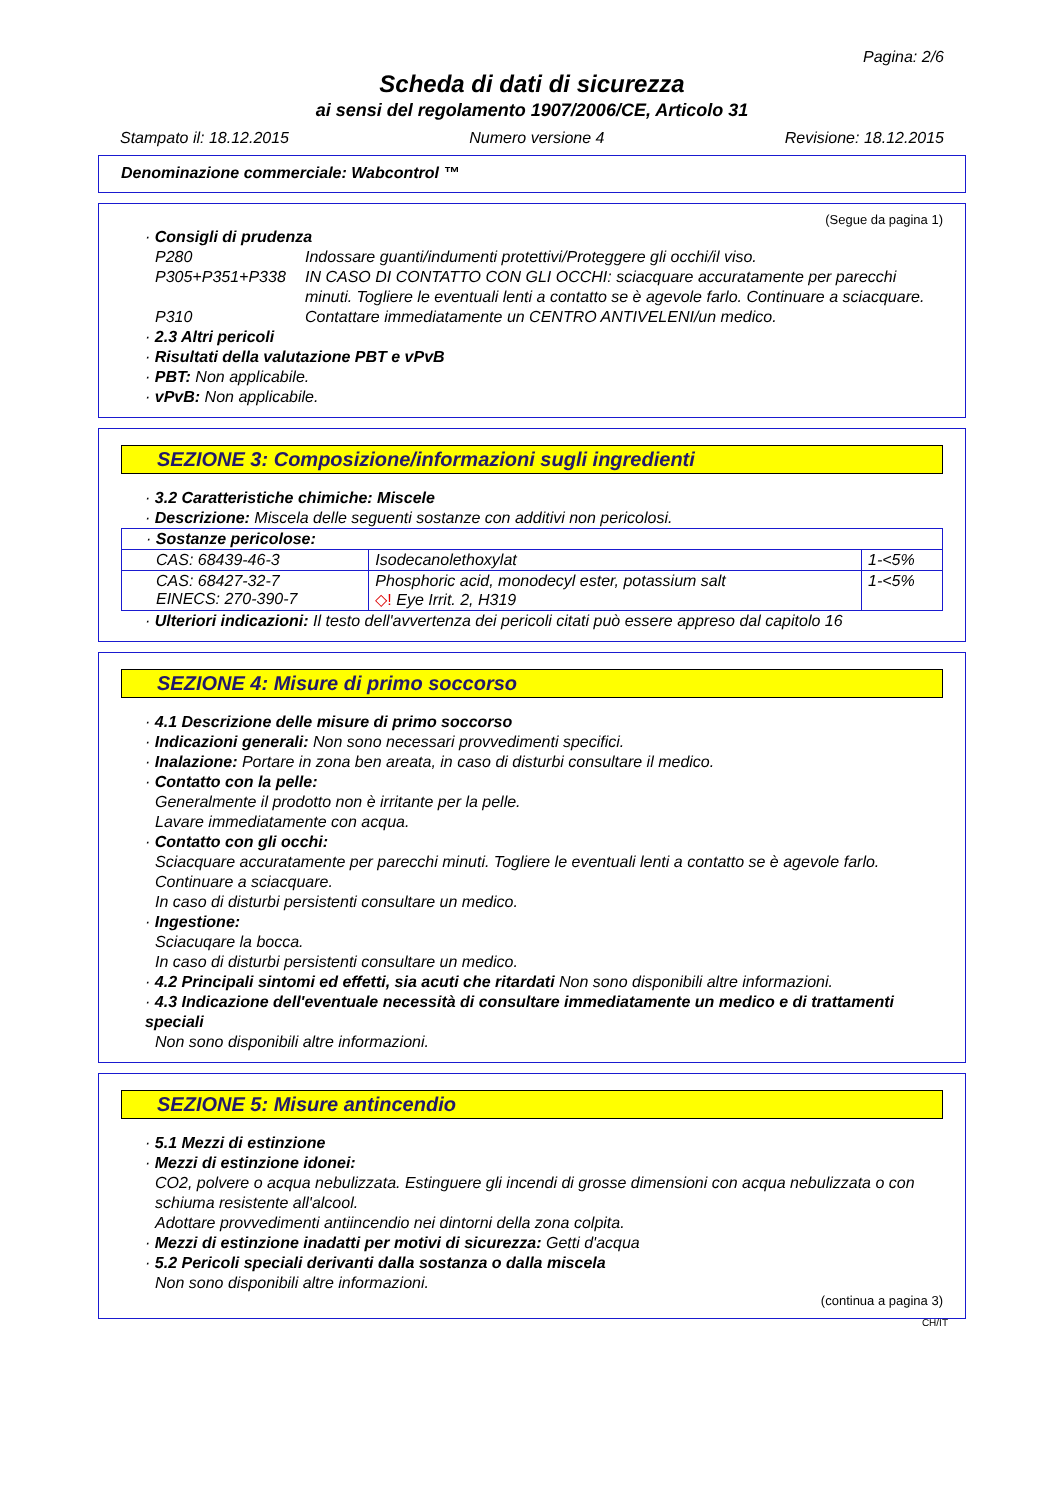Pagina: 2/6
Scheda di dati di sicurezza
ai sensi del regolamento 1907/2006/CE, Articolo 31
Stampato il: 18.12.2015 Numero versione 4 Revisione: 18.12.2015
Denominazione commerciale: Wabcontrol ™
(Segue da pagina 1)
· Consigli di prudenza
P280 Indossare guanti/indumenti protettivi/Proteggere gli occhi/il viso.
P305+P351+P338 IN CASO DI CONTATTO CON GLI OCCHI: sciacquare accuratamente per parecchi minuti. Togliere le eventuali lenti a contatto se è agevole farlo. Continuare a sciacquare.
P310 Contattare immediatamente un CENTRO ANTIVELENI/un medico.
· 2.3 Altri pericoli
· Risultati della valutazione PBT e vPvB
· PBT: Non applicabile.
· vPvB: Non applicabile.
SEZIONE 3: Composizione/informazioni sugli ingredienti
· 3.2 Caratteristiche chimiche: Miscele
· Descrizione: Miscela delle seguenti sostanze con additivi non pericolosi.
| · Sostanze pericolose: | | |
| CAS: 68439-46-3 | Isodecanolethoxylat | 1-<5% |
| CAS: 68427-32-7 EINECS: 270-390-7 | Phosphoric acid, monodecyl ester, potassium salt ◇! Eye Irrit. 2, H319 | 1-<5% |
· Ulteriori indicazioni: Il testo dell'avvertenza dei pericoli citati può essere appreso dal capitolo 16
SEZIONE 4: Misure di primo soccorso
· 4.1 Descrizione delle misure di primo soccorso
· Indicazioni generali: Non sono necessari provvedimenti specifici.
· Inalazione: Portare in zona ben areata, in caso di disturbi consultare il medico.
· Contatto con la pelle:
Generalmente il prodotto non è irritante per la pelle.
Lavare immediatamente con acqua.
· Contatto con gli occhi:
Sciacquare accuratamente per parecchi minuti. Togliere le eventuali lenti a contatto se è agevole farlo. Continuare a sciacquare.
In caso di disturbi persistenti consultare un medico.
· Ingestione:
Sciacuqare la bocca.
In caso di disturbi persistenti consultare un medico.
· 4.2 Principali sintomi ed effetti, sia acuti che ritardati Non sono disponibili altre informazioni.
· 4.3 Indicazione dell'eventuale necessità di consultare immediatamente un medico e di trattamenti speciali
Non sono disponibili altre informazioni.
SEZIONE 5: Misure antincendio
· 5.1 Mezzi di estinzione
· Mezzi di estinzione idonei:
CO2, polvere o acqua nebulizzata. Estinguere gli incendi di grosse dimensioni con acqua nebulizzata o con schiuma resistente all'alcool.
Adottare provvedimenti antiincendio nei dintorni della zona colpita.
· Mezzi di estinzione inadatti per motivi di sicurezza: Getti d'acqua
· 5.2 Pericoli speciali derivanti dalla sostanza o dalla miscela
Non sono disponibili altre informazioni.
(continua a pagina 3)
CH/IT